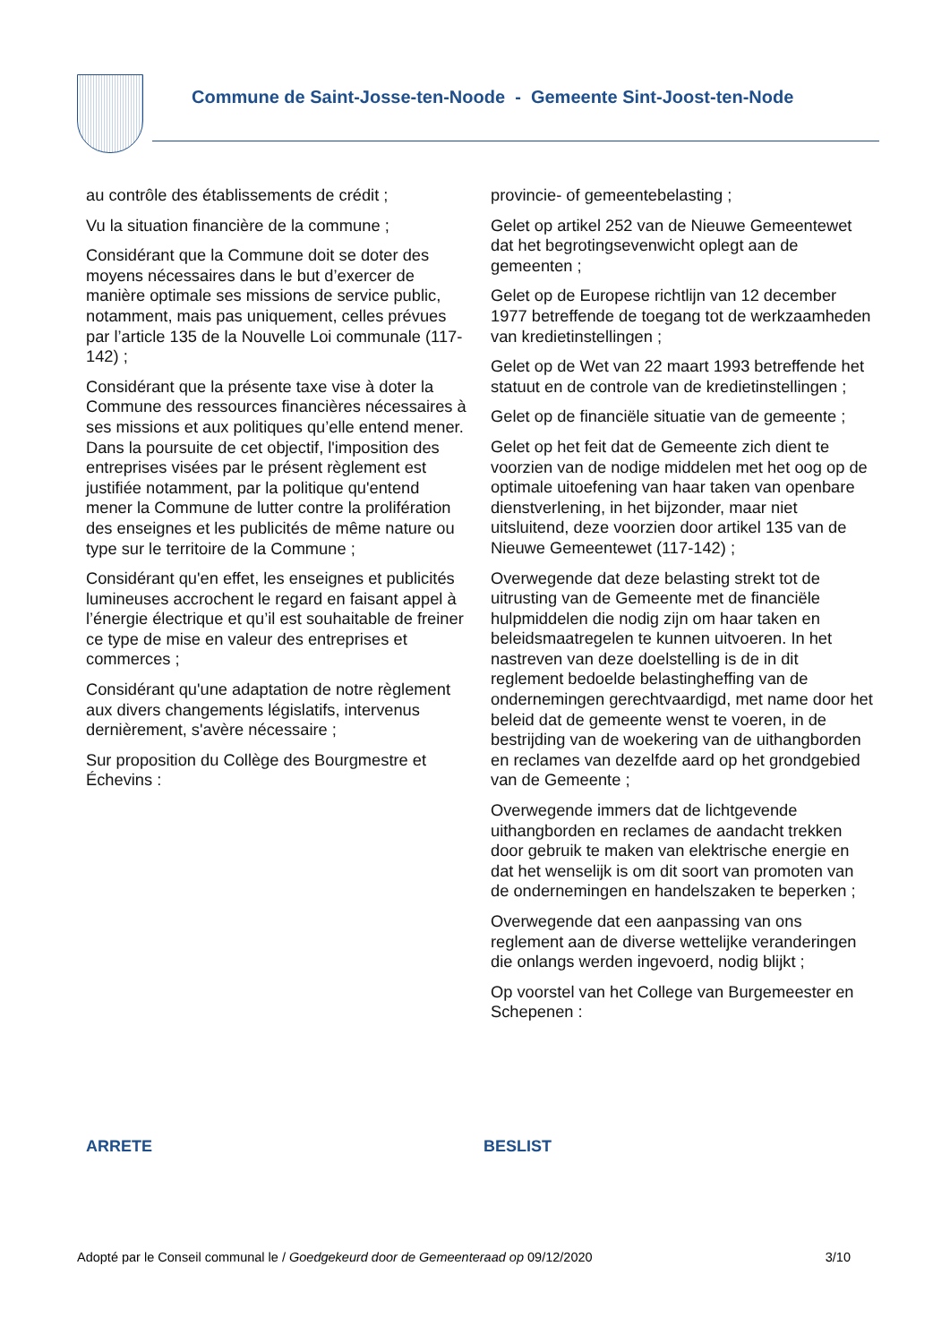Commune de Saint-Josse-ten-Noode - Gemeente Sint-Joost-ten-Node
au contrôle des établissements de crédit ;
Vu la situation financière de la commune ;
Considérant que la Commune doit se doter des moyens nécessaires dans le but d’exercer de manière optimale ses missions de service public, notamment, mais pas uniquement, celles prévues par l’article 135 de la Nouvelle Loi communale (117-142) ;
Considérant que la présente taxe vise à doter la Commune des ressources financières nécessaires à ses missions et aux politiques qu’elle entend mener. Dans la poursuite de cet objectif, l'imposition des entreprises visées par le présent règlement est justifiée notamment, par la politique qu'entend mener la Commune de lutter contre la prolifération des enseignes et les publicités de même nature ou type sur le territoire de la Commune ;
Considérant qu'en effet, les enseignes et publicités lumineuses accrochent le regard en faisant appel à l’énergie électrique et qu’il est souhaitable de freiner ce type de mise en valeur des entreprises et commerces ;
Considérant qu'une adaptation de notre règlement aux divers changements législatifs, intervenus dernièrement, s'avère nécessaire ;
Sur proposition du Collège des Bourgmestre et Échevins :
provincie- of gemeentebelasting ;
Gelet op artikel 252 van de Nieuwe Gemeentewet dat het begrotingsevenwicht oplegt aan de gemeenten ;
Gelet op de Europese richtlijn van 12 december 1977 betreffende de toegang tot de werkzaamheden van kredietinstellingen ;
Gelet op de Wet van 22 maart 1993 betreffende het statuut en de controle van de kredietinstellingen ;
Gelet op de financiële situatie van de gemeente ;
Gelet op het feit dat de Gemeente zich dient te voorzien van de nodige middelen met het oog op de optimale uitoefening van haar taken van openbare dienstverlening, in het bijzonder, maar niet uitsluitend, deze voorzien door artikel 135 van de Nieuwe Gemeentewet (117-142) ;
Overwegende dat deze belasting strekt tot de uitrusting van de Gemeente met de financiële hulpmiddelen die nodig zijn om haar taken en beleidsmaatregelen te kunnen uitvoeren. In het nastreven van deze doelstelling is de in dit reglement bedoelde belastingheffing van de ondernemingen gerechtvaardigd, met name door het beleid dat de gemeente wenst te voeren, in de bestrijding van de woekering van de uithangborden en reclames van dezelfde aard op het grondgebied van de Gemeente ;
Overwegende immers dat de lichtgevende uithangborden en reclames de aandacht trekken door gebruik te maken van elektrische energie en dat het wenselijk is om dit soort van promoten van de ondernemingen en handelszaken te beperken ;
Overwegende dat een aanpassing van ons reglement aan de diverse wettelijke veranderingen die onlangs werden ingevoerd, nodig blijkt ;
Op voorstel van het College van Burgemeester en Schepenen :
ARRETE BESLIST
Adopté par le Conseil communal le / Goedgekeurd door de Gemeenteraad op 09/12/2020 3/10